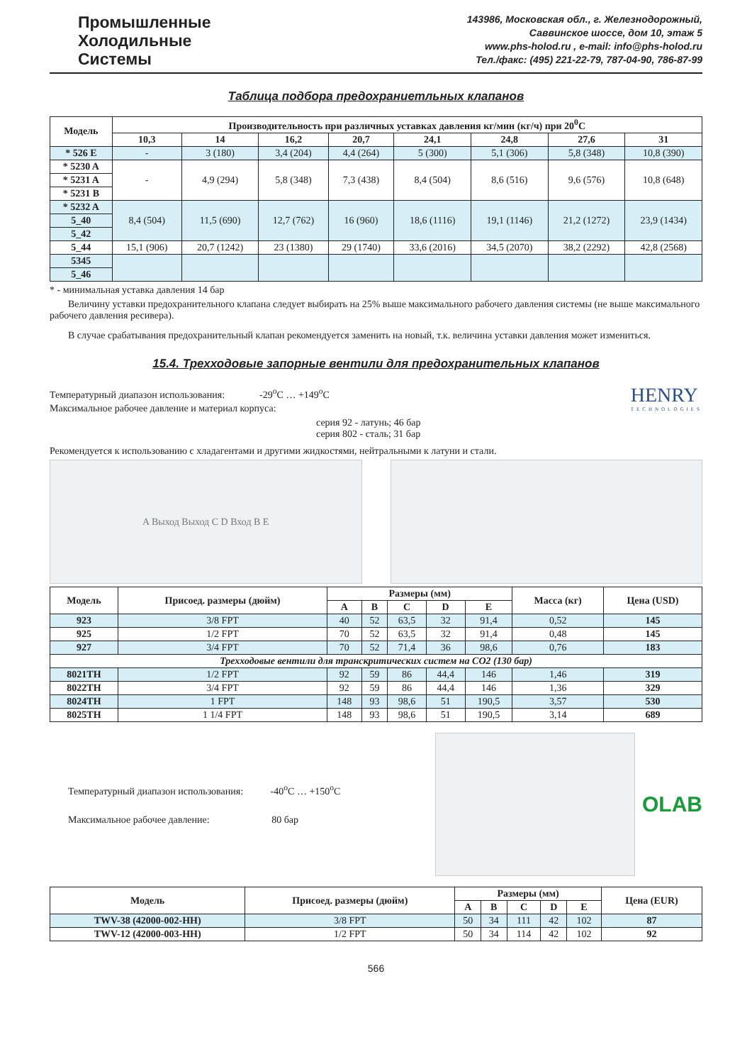Промышленные
Холодильные
Системы
143986, Московская обл., г. Железнодорожный,
Саввинское шоссе, дом 10, этаж 5
www.phs-holod.ru , e-mail: info@phs-holod.ru
Тел./факс: (495) 221-22-79, 787-04-90, 786-87-99
Таблица подбора предохраниетльных клапанов
| Модель | Производительность при различных уставках давления кг/мин (кг/ч) при 20<sup>0</sup>С | | | | | | | |
| --- | --- | --- | --- | --- | --- | --- | --- | --- |
| | 10,3 | 14 | 16,2 | 20,7 | 24,1 | 24,8 | 27,6 | 31 |
| * 526 E | - | 3 (180) | 3,4 (204) | 4,4 (264) | 5 (300) | 5,1 (306) | 5,8 (348) | 10,8 (390) |
| * 5230 A | - | 4,9 (294) | 5,8 (348) | 7,3 (438) | 8,4 (504) | 8,6 (516) | 9,6 (576) | 10,8 (648) |
| * 5231 A | | | | | | | | |
| * 5231 B | | | | | | | | |
| * 5232 A | 8,4 (504) | 11,5 (690) | 12,7 (762) | 16 (960) | 18,6 (1116) | 19,1 (1146) | 21,2 (1272) | 23,9 (1434) |
| 5_40 | | | | | | | | |
| 5_42 | | | | | | | | |
| 5_44 | 15,1 (906) | 20,7 (1242) | 23 (1380) | 29 (1740) | 33,6 (2016) | 34,5 (2070) | 38,2 (2292) | 42,8 (2568) |
| 5345 | | | | | | | | |
| 5_46 | | | | | | | | |
* - минимальная уставка давления 14 бар
Величину уставки предохранительного клапана следует выбирать на 25% выше максимального рабочего давления системы (не выше максимального рабочего давления ресивера).
В случае срабатывания предохранительный клапан рекомендуется заменить на новый, т.к. величина уставки давления может измениться.
15.4. Трехходовые запорные вентили для предохранительных клапанов
Температурный диапазон использования: -29<sup>o</sup>C … +149<sup>o</sup>C
Максимальное рабочее давление и материал корпуса:
серия 92 - латунь; 46 бар
серия 802 - сталь; 31 бар
HENRY
TECHNOLOGIES
Рекомендуется к использованию с хладагентами и другими жидкостями, нейтральными к латуни и стали.
A Выход Выход C D Вход B E
| Модель | Присоед. размеры (дюйм) | Размеры (мм) | | | | | Масса (кг) | Цена (USD) |
| --- | --- | --- | --- | --- | --- | --- | --- | --- |
| | | A | B | C | D | E | | |
| 923 | 3/8 FPT | 40 | 52 | 63,5 | 32 | 91,4 | 0,52 | 145 |
| 925 | 1/2 FPT | 70 | 52 | 63,5 | 32 | 91,4 | 0,48 | 145 |
| 927 | 3/4 FPT | 70 | 52 | 71,4 | 36 | 98,6 | 0,76 | 183 |
| Трехходовые вентили для транскритических систем на CO2 (130 бар) | | | | | | | | |
| 8021TH | 1/2 FPT | 92 | 59 | 86 | 44,4 | 146 | 1,46 | 319 |
| 8022TH | 3/4 FPT | 92 | 59 | 86 | 44,4 | 146 | 1,36 | 329 |
| 8024TH | 1 FPT | 148 | 93 | 98,6 | 51 | 190,5 | 3,57 | 530 |
| 8025TH | 1 1/4 FPT | 148 | 93 | 98,6 | 51 | 190,5 | 3,14 | 689 |
Температурный диапазон использования: -40<sup>o</sup>C … +150<sup>o</sup>C
Максимальное рабочее давление: 80 бар
OLAB
| Модель | Присоед. размеры (дюйм) | Размеры (мм) | | | | | Цена (EUR) |
| --- | --- | --- | --- | --- | --- | --- | --- |
| | | A | B | C | D | E | |
| TWV-38 (42000-002-HH) | 3/8 FPT | 50 | 34 | 111 | 42 | 102 | 87 |
| TWV-12 (42000-003-HH) | 1/2 FPT | 50 | 34 | 114 | 42 | 102 | 92 |
566